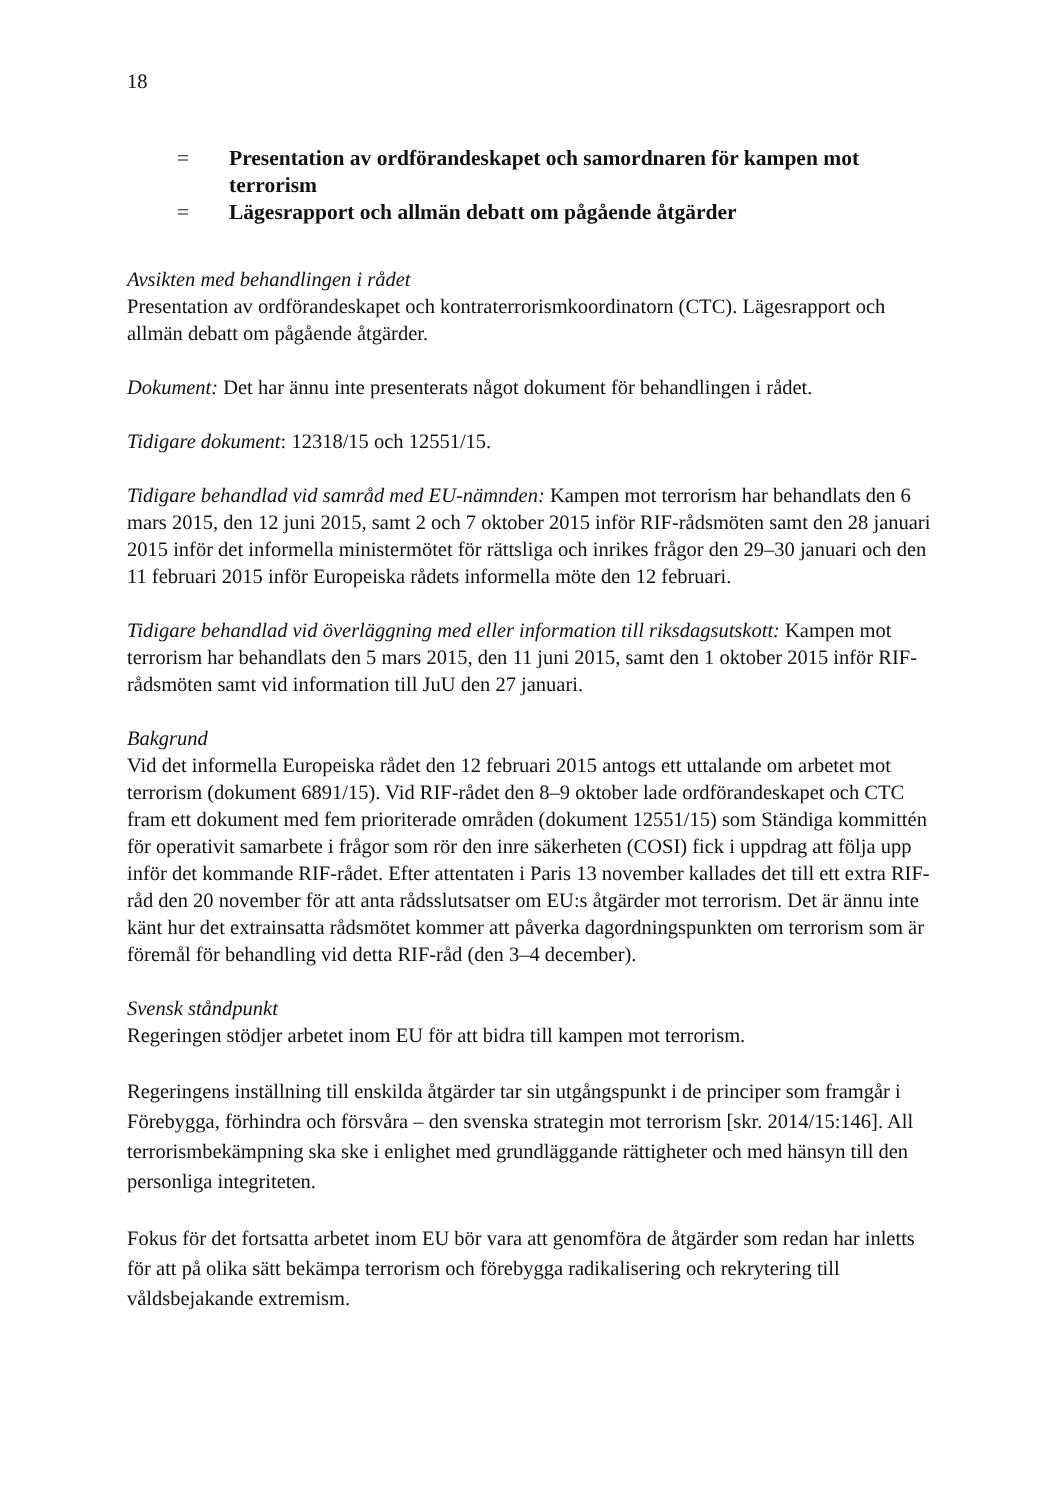18
= Presentation av ordförandeskapet och samordnaren för kampen mot terrorism
= Lägesrapport och allmän debatt om pågående åtgärder
Avsikten med behandlingen i rådet
Presentation av ordförandeskapet och kontraterrorismkoordinatorn (CTC). Lägesrapport och allmän debatt om pågående åtgärder.
Dokument: Det har ännu inte presenterats något dokument för behandlingen i rådet.
Tidigare dokument: 12318/15 och 12551/15.
Tidigare behandlad vid samråd med EU-nämnden: Kampen mot terrorism har behandlats den 6 mars 2015, den 12 juni 2015, samt 2 och 7 oktober 2015 inför RIF-rådsmöten samt den 28 januari 2015 inför det informella ministermötet för rättsliga och inrikes frågor den 29–30 januari och den 11 februari 2015 inför Europeiska rådets informella möte den 12 februari.
Tidigare behandlad vid överläggning med eller information till riksdagsutskott: Kampen mot terrorism har behandlats den 5 mars 2015, den 11 juni 2015, samt den 1 oktober 2015 inför RIF-rådsmöten samt vid information till JuU den 27 januari.
Bakgrund
Vid det informella Europeiska rådet den 12 februari 2015 antogs ett uttalande om arbetet mot terrorism (dokument 6891/15). Vid RIF-rådet den 8–9 oktober lade ordförandeskapet och CTC fram ett dokument med fem prioriterade områden (dokument 12551/15) som Ständiga kommittén för operativit samarbete i frågor som rör den inre säkerheten (COSI) fick i uppdrag att följa upp inför det kommande RIF-rådet. Efter attentaten i Paris 13 november kallades det till ett extra RIF-råd den 20 november för att anta rådsslutsatser om EU:s åtgärder mot terrorism. Det är ännu inte känt hur det extrainsatta rådsmötet kommer att påverka dagordningspunkten om terrorism som är föremål för behandling vid detta RIF-råd (den 3–4 december).
Svensk ståndpunkt
Regeringen stödjer arbetet inom EU för att bidra till kampen mot terrorism.
Regeringens inställning till enskilda åtgärder tar sin utgångspunkt i de principer som framgår i Förebygga, förhindra och försvåra – den svenska strategin mot terrorism [skr. 2014/15:146]. All terrorismbekämpning ska ske i enlighet med grundläggande rättigheter och med hänsyn till den personliga integriteten.
Fokus för det fortsatta arbetet inom EU bör vara att genomföra de åtgärder som redan har inletts för att på olika sätt bekämpa terrorism och förebygga radikalisering och rekrytering till våldsbejakande extremism.